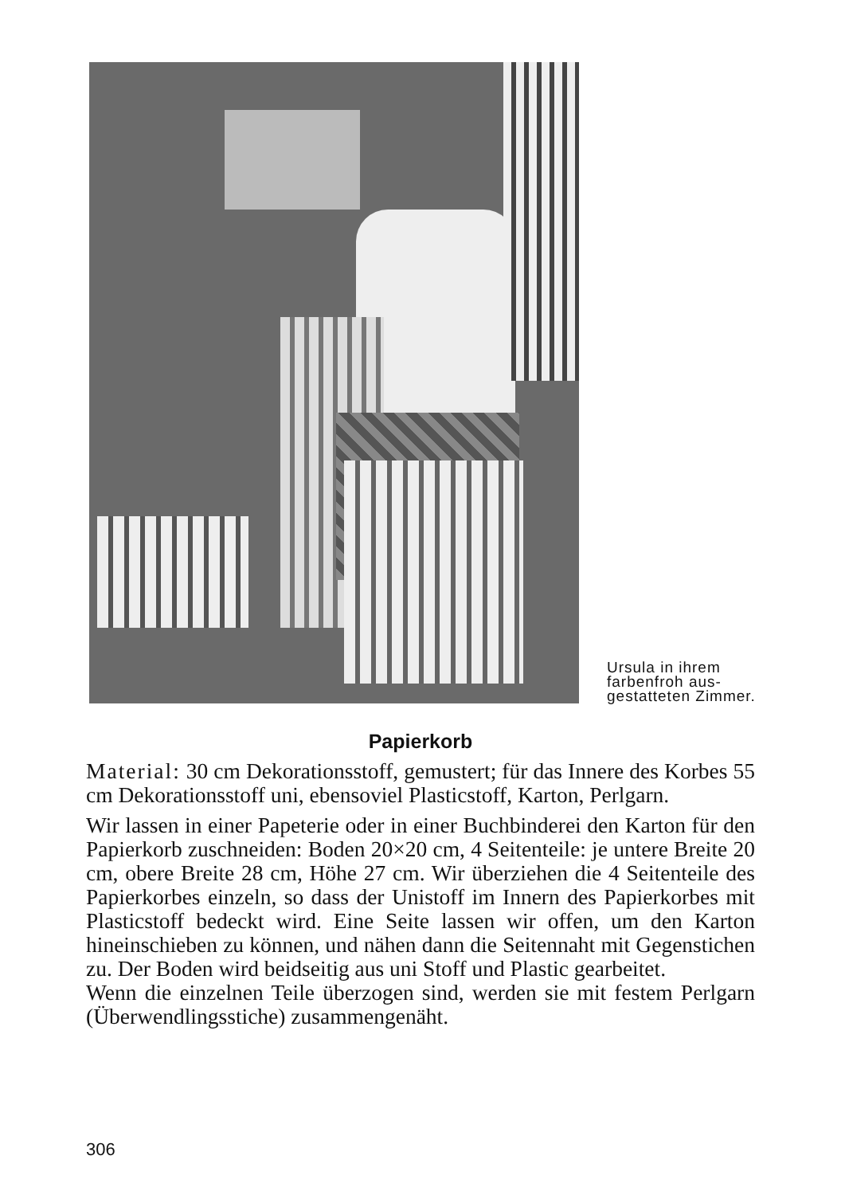Ursula in ihrem farbenfroh aus-gestatteten Zimmer.
Papierkorb
Material: 30 cm Dekorationsstoff, gemustert; für das Innere des Korbes 55 cm Dekorationsstoff uni, ebensoviel Plasticstoff, Karton, Perlgarn.
Wir lassen in einer Papeterie oder in einer Buchbinderei den Karton für den Papierkorb zuschneiden: Boden 20×20 cm, 4 Seitenteile: je untere Breite 20 cm, obere Breite 28 cm, Höhe 27 cm. Wir überziehen die 4 Seitenteile des Papierkorbes einzeln, so dass der Unistoff im Innern des Papierkorbes mit Plasticstoff bedeckt wird. Eine Seite lassen wir offen, um den Karton hineinschieben zu können, und nähen dann die Seitennaht mit Gegenstichen zu. Der Boden wird beidseitig aus uni Stoff und Plastic gearbeitet.
Wenn die einzelnen Teile überzogen sind, werden sie mit festem Perlgarn (Überwendlingsstiche) zusammengenäht.
306